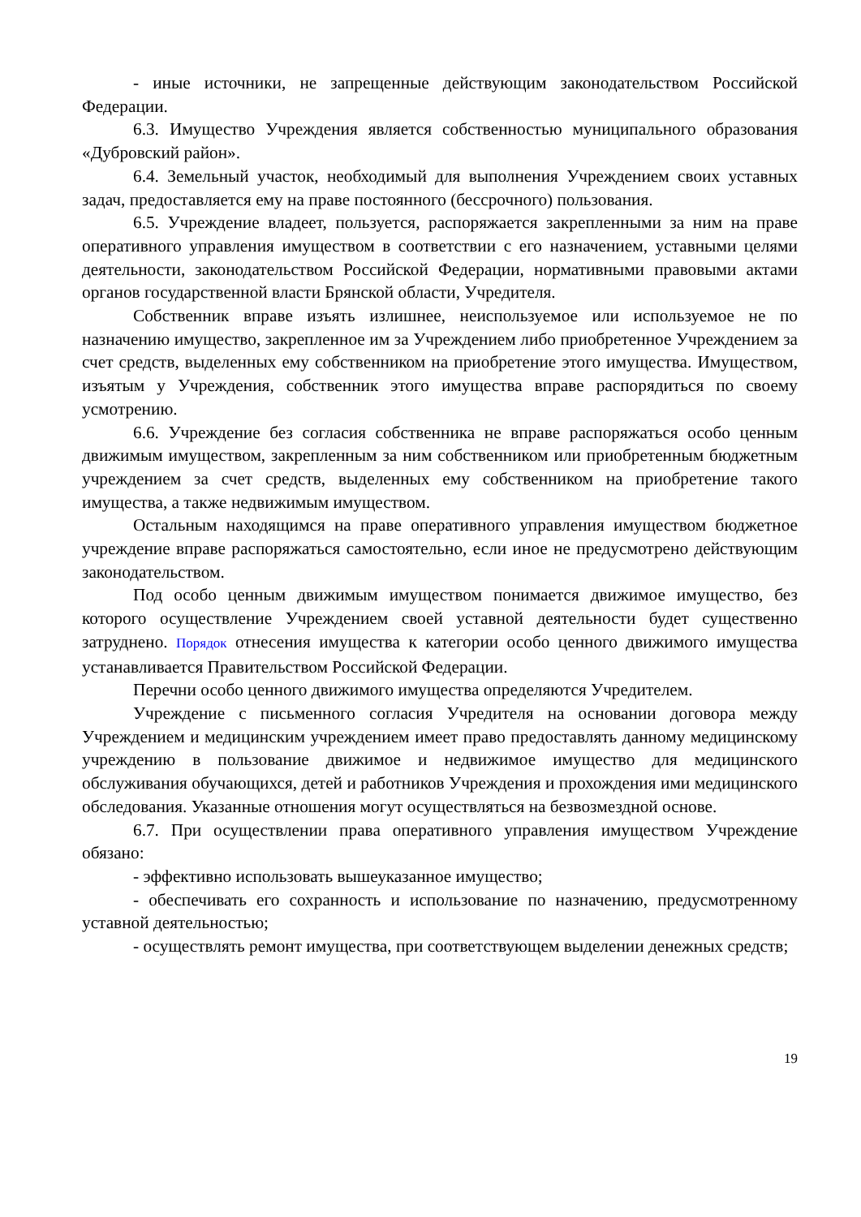- иные источники, не запрещенные действующим законодательством Российской Федерации.
6.3. Имущество Учреждения является собственностью муниципального образования «Дубровский район».
6.4. Земельный участок, необходимый для выполнения Учреждением своих уставных задач, предоставляется ему на праве постоянного (бессрочного) пользования.
6.5. Учреждение владеет, пользуется, распоряжается закрепленными за ним на праве оперативного управления имуществом в соответствии с его назначением, уставными целями деятельности, законодательством Российской Федерации, нормативными правовыми актами органов государственной власти Брянской области, Учредителя.
Собственник вправе изъять излишнее, неиспользуемое или используемое не по назначению имущество, закрепленное им за Учреждением либо приобретенное Учреждением за счет средств, выделенных ему собственником на приобретение этого имущества. Имуществом, изъятым у Учреждения, собственник этого имущества вправе распорядиться по своему усмотрению.
6.6. Учреждение без согласия собственника не вправе распоряжаться особо ценным движимым имуществом, закрепленным за ним собственником или приобретенным бюджетным учреждением за счет средств, выделенных ему собственником на приобретение такого имущества, а также недвижимым имуществом.
Остальным находящимся на праве оперативного управления имуществом бюджетное учреждение вправе распоряжаться самостоятельно, если иное не предусмотрено действующим законодательством.
Под особо ценным движимым имуществом понимается движимое имущество, без которого осуществление Учреждением своей уставной деятельности будет существенно затруднено. Порядок отнесения имущества к категории особо ценного движимого имущества устанавливается Правительством Российской Федерации.
Перечни особо ценного движимого имущества определяются Учредителем.
Учреждение с письменного согласия Учредителя на основании договора между Учреждением и медицинским учреждением имеет право предоставлять данному медицинскому учреждению в пользование движимое и недвижимое имущество для медицинского обслуживания обучающихся, детей и работников Учреждения и прохождения ими медицинского обследования. Указанные отношения могут осуществляться на безвозмездной основе.
6.7. При осуществлении права оперативного управления имуществом Учреждение обязано:
- эффективно использовать вышеуказанное имущество;
- обеспечивать его сохранность и использование по назначению, предусмотренному уставной деятельностью;
- осуществлять ремонт имущества, при соответствующем выделении денежных средств;
19